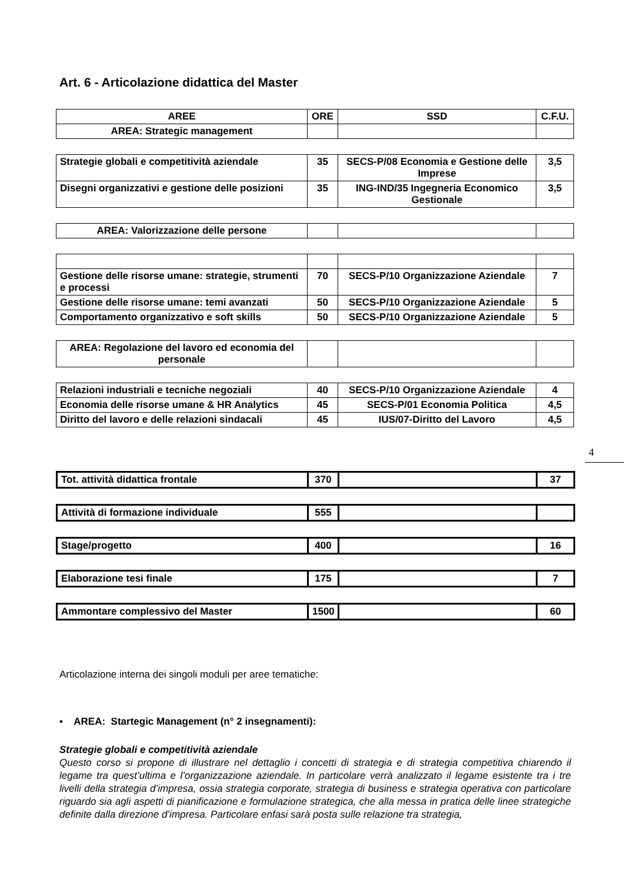Art. 6 - Articolazione didattica del Master
| AREE | ORE | SSD | C.F.U. |
| --- | --- | --- | --- |
| AREA: Strategic management | | | |
| Strategie globali e competitività aziendale | 35 | SECS-P/08 Economia e Gestione delle Imprese | 3,5 |
| Disegni organizzativi e gestione delle posizioni | 35 | ING-IND/35 Ingegneria Economico Gestionale | 3,5 |
| AREA: Valorizzazione delle persone | | | |
| Gestione delle risorse umane: strategie, strumenti e processi | 70 | SECS-P/10 Organizzazione Aziendale | 7 |
| Gestione delle risorse umane: temi avanzati | 50 | SECS-P/10 Organizzazione Aziendale | 5 |
| Comportamento organizzativo e soft skills | 50 | SECS-P/10 Organizzazione Aziendale | 5 |
| AREA: Regolazione del lavoro ed economia del personale | | | |
| Relazioni industriali e tecniche negoziali | 40 | SECS-P/10 Organizzazione Aziendale | 4 |
| Economia delle risorse umane & HR Analytics | 45 | SECS-P/01 Economia Politica | 4,5 |
| Diritto del lavoro e delle relazioni sindacali | 45 | IUS/07-Diritto del Lavoro | 4,5 |
| Tot. attività didattica frontale | 370 | | 37 |
| Attività di formazione individuale | 555 | | |
| Stage/progetto | 400 | | 16 |
| Elaborazione tesi finale | 175 | | 7 |
| Ammontare complessivo del Master | 1500 | | 60 |
4
Articolazione interna dei singoli moduli per aree tematiche:
▪ AREA: Startegic Management (n° 2 insegnamenti):
Strategie globali e competitività aziendale
Questo corso si propone di illustrare nel dettaglio i concetti di strategia e di strategia competitiva chiarendo il legame tra quest’ultima e l’organizzazione aziendale. In particolare verrà analizzato il legame esistente tra i tre livelli della strategia d’impresa, ossia strategia corporate, strategia di business e strategia operativa con particolare riguardo sia agli aspetti di pianificazione e formulazione strategica, che alla messa in pratica delle linee strategiche definite dalla direzione d’impresa. Particolare enfasi sarà posta sulle relazione tra strategia,